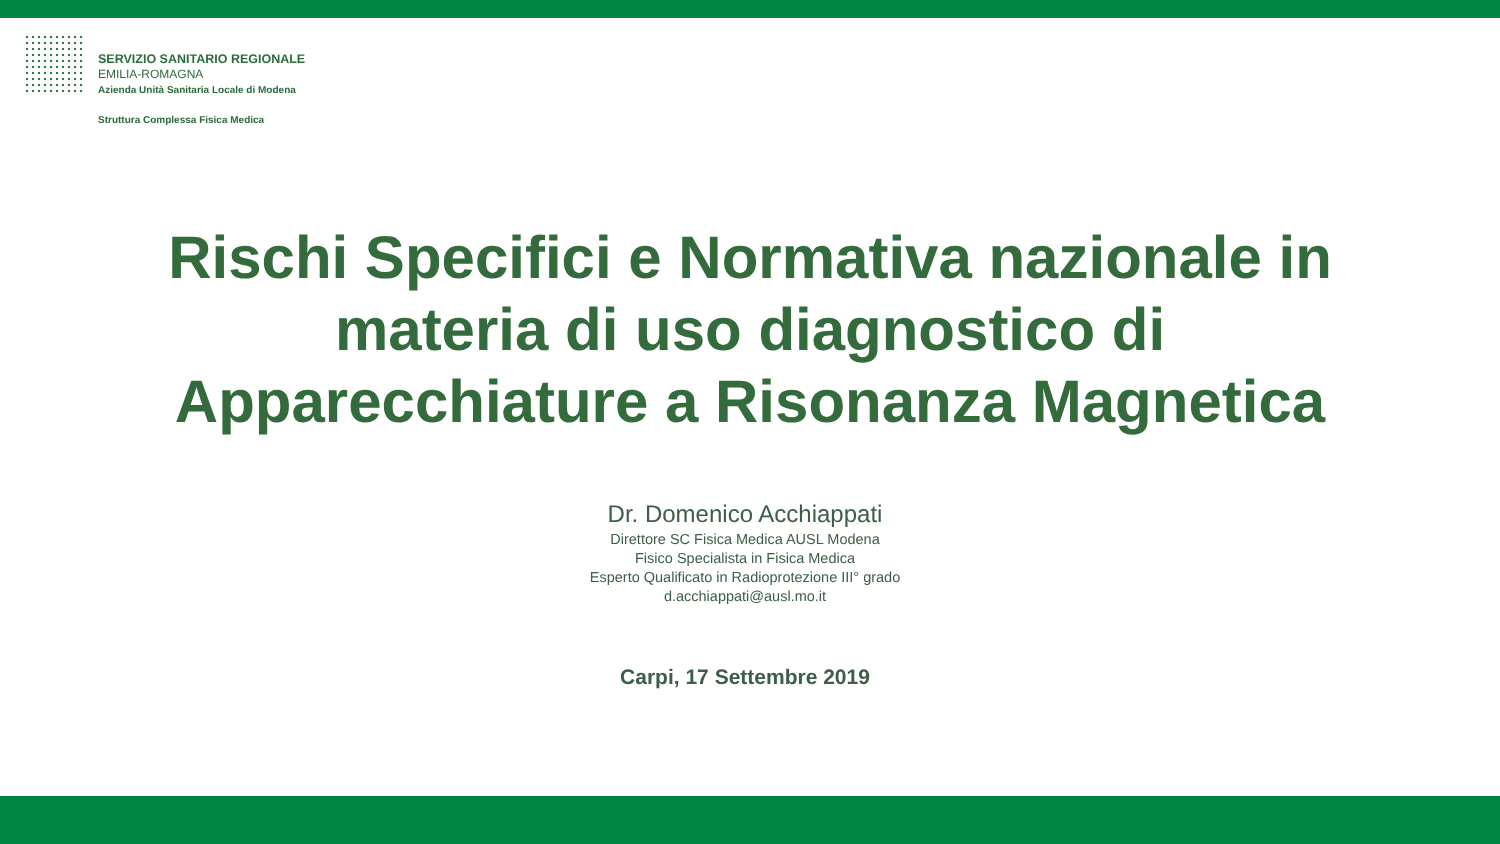SERVIZIO SANITARIO REGIONALE
EMILIA-ROMAGNA
Azienda Unità Sanitaria Locale di Modena
Struttura Complessa Fisica Medica
Rischi Specifici e Normativa nazionale in
materia di uso diagnostico di
Apparecchiature a Risonanza Magnetica
Dr. Domenico Acchiappati
Direttore SC Fisica Medica AUSL Modena
Fisico Specialista in Fisica Medica
Esperto Qualificato in Radioprotezione III° grado
d.acchiappati@ausl.mo.it
Carpi, 17 Settembre 2019